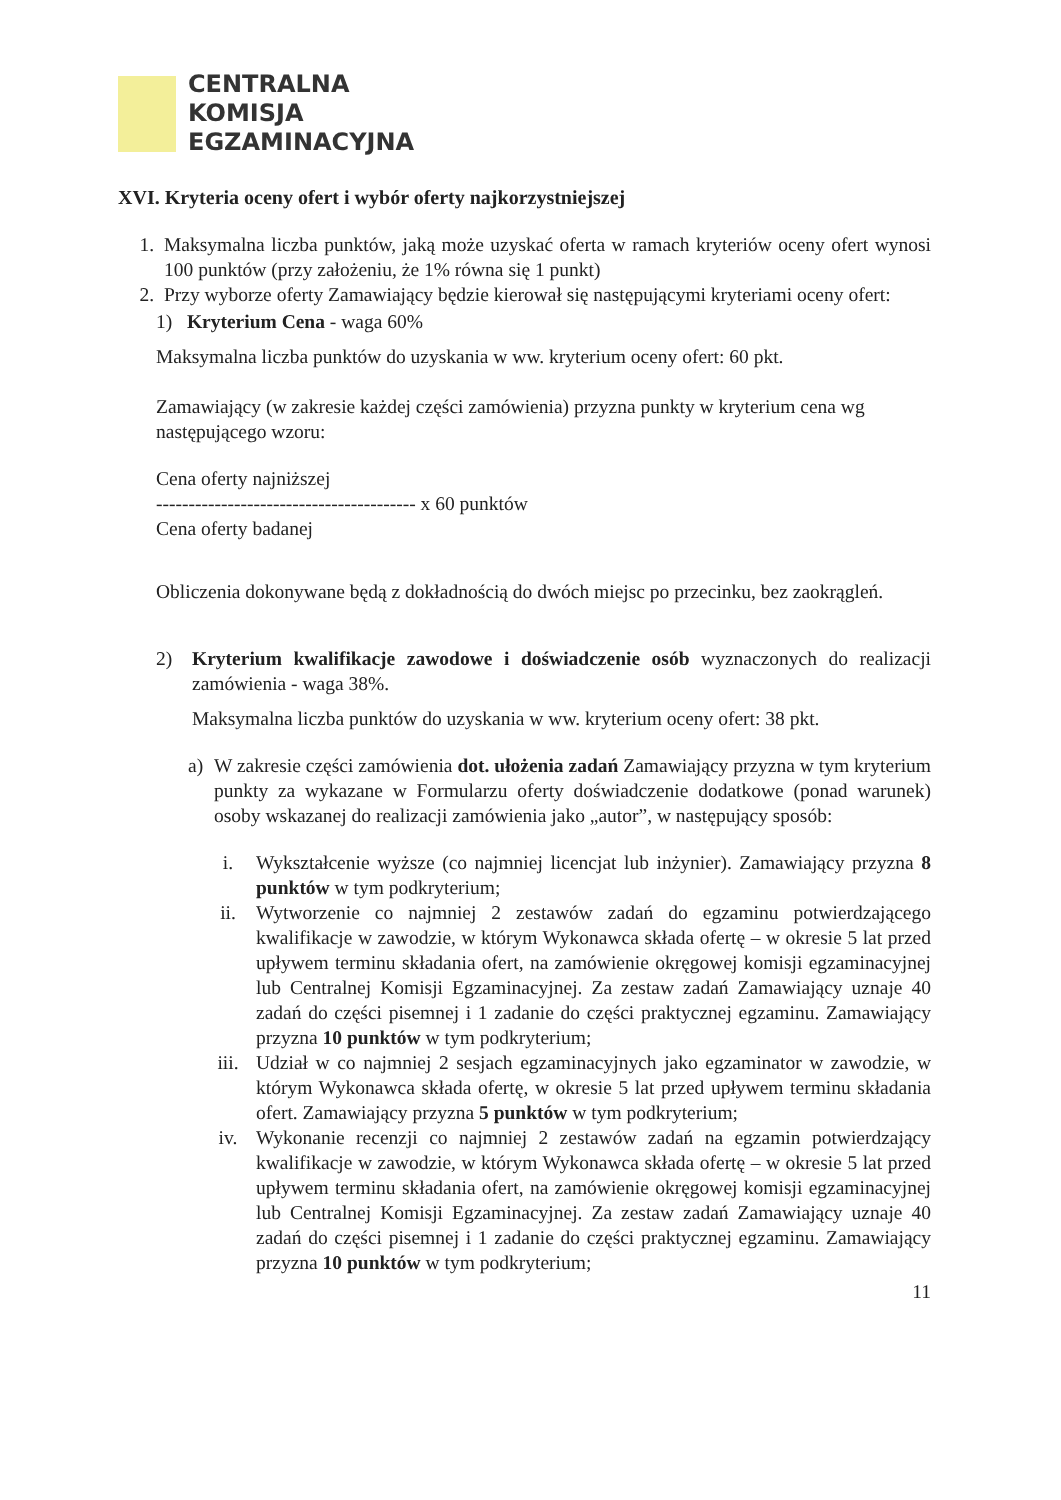CENTRALNA
KOMISJA
EGZAMINACYJNA
XVI. Kryteria oceny ofert i wybór oferty najkorzystniejszej
1. Maksymalna liczba punktów, jaką może uzyskać oferta w ramach kryteriów oceny ofert wynosi 100 punktów (przy założeniu, że 1% równa się 1 punkt)
2. Przy wyborze oferty Zamawiający będzie kierował się następującymi kryteriami oceny ofert:
1) Kryterium Cena - waga 60%
Maksymalna liczba punktów do uzyskania w ww. kryterium oceny ofert: 60 pkt.
Zamawiający (w zakresie każdej części zamówienia) przyzna punkty w kryterium cena wg następującego wzoru:
Cena oferty najniższej
---------------------------------------- x 60 punktów
Cena oferty badanej
Obliczenia dokonywane będą z dokładnością do dwóch miejsc po przecinku, bez zaokrągleń.
2) Kryterium kwalifikacje zawodowe i doświadczenie osób wyznaczonych do realizacji zamówienia - waga 38%.
Maksymalna liczba punktów do uzyskania w ww. kryterium oceny ofert: 38 pkt.
a) W zakresie części zamówienia dot. ułożenia zadań Zamawiający przyzna w tym kryterium punkty za wykazane w Formularzu oferty doświadczenie dodatkowe (ponad warunek) osoby wskazanej do realizacji zamówienia jako „autor”, w następujący sposób:
i. Wykształcenie wyższe (co najmniej licencjat lub inżynier). Zamawiający przyzna 8 punktów w tym podkryterium;
ii. Wytworzenie co najmniej 2 zestawów zadań do egzaminu potwierdzającego kwalifikacje w zawodzie, w którym Wykonawca składa ofertę – w okresie 5 lat przed upływem terminu składania ofert, na zamówienie okręgowej komisji egzaminacyjnej lub Centralnej Komisji Egzaminacyjnej. Za zestaw zadań Zamawiający uznaje 40 zadań do części pisemnej i 1 zadanie do części praktycznej egzaminu. Zamawiający przyzna 10 punktów w tym podkryterium;
iii. Udział w co najmniej 2 sesjach egzaminacyjnych jako egzaminator w zawodzie, w którym Wykonawca składa ofertę, w okresie 5 lat przed upływem terminu składania ofert. Zamawiający przyzna 5 punktów w tym podkryterium;
iv. Wykonanie recenzji co najmniej 2 zestawów zadań na egzamin potwierdzający kwalifikacje w zawodzie, w którym Wykonawca składa ofertę – w okresie 5 lat przed upływem terminu składania ofert, na zamówienie okręgowej komisji egzaminacyjnej lub Centralnej Komisji Egzaminacyjnej. Za zestaw zadań Zamawiający uznaje 40 zadań do części pisemnej i 1 zadanie do części praktycznej egzaminu. Zamawiający przyzna 10 punktów w tym podkryterium;
11